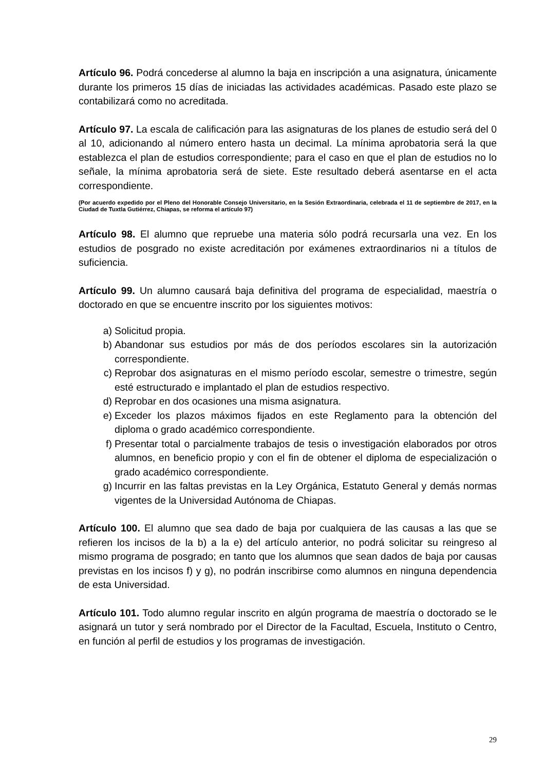Artículo 96. Podrá concederse al alumno la baja en inscripción a una asignatura, únicamente durante los primeros 15 días de iniciadas las actividades académicas. Pasado este plazo se contabilizará como no acreditada.
Artículo 97. La escala de calificación para las asignaturas de los planes de estudio será del 0 al 10, adicionando al número entero hasta un decimal. La mínima aprobatoria será la que establezca el plan de estudios correspondiente; para el caso en que el plan de estudios no lo señale, la mínima aprobatoria será de siete. Este resultado deberá asentarse en el acta correspondiente.
(Por acuerdo expedido por el Pleno del Honorable Consejo Universitario, en la Sesión Extraordinaria, celebrada el 11 de septiembre de 2017, en la Ciudad de Tuxtla Gutiérrez, Chiapas, se reforma el artículo 97)
Artículo 98. El alumno que repruebe una materia sólo podrá recursarla una vez. En los estudios de posgrado no existe acreditación por exámenes extraordinarios ni a títulos de suficiencia.
Artículo 99. Un alumno causará baja definitiva del programa de especialidad, maestría o doctorado en que se encuentre inscrito por los siguientes motivos:
a) Solicitud propia.
b) Abandonar sus estudios por más de dos períodos escolares sin la autorización correspondiente.
c) Reprobar dos asignaturas en el mismo período escolar, semestre o trimestre, según esté estructurado e implantado el plan de estudios respectivo.
d) Reprobar en dos ocasiones una misma asignatura.
e) Exceder los plazos máximos fijados en este Reglamento para la obtención del diploma o grado académico correspondiente.
f) Presentar total o parcialmente trabajos de tesis o investigación elaborados por otros alumnos, en beneficio propio y con el fin de obtener el diploma de especialización o grado académico correspondiente.
g) Incurrir en las faltas previstas en la Ley Orgánica, Estatuto General y demás normas vigentes de la Universidad Autónoma de Chiapas.
Artículo 100. El alumno que sea dado de baja por cualquiera de las causas a las que se refieren los incisos de la b) a la e) del artículo anterior, no podrá solicitar su reingreso al mismo programa de posgrado; en tanto que los alumnos que sean dados de baja por causas previstas en los incisos f) y g), no podrán inscribirse como alumnos en ninguna dependencia de esta Universidad.
Artículo 101. Todo alumno regular inscrito en algún programa de maestría o doctorado se le asignará un tutor y será nombrado por el Director de la Facultad, Escuela, Instituto o Centro, en función al perfil de estudios y los programas de investigación.
29